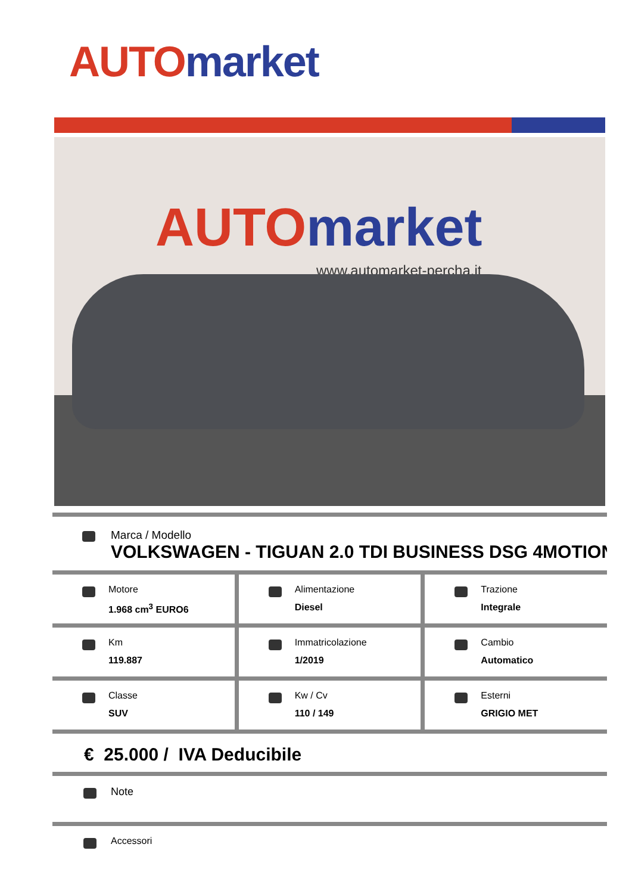AUTO market
AUTO market
www.automarket-percha.it
Marca / Modello
VOLKSWAGEN - TIGUAN 2.0 TDI BUSINESS DSG 4MOTION
Motore
1.968 cm<sup>3</sup> EURO6
Alimentazione
Diesel
Trazione
Integrale
Km
119.887
Immatricolazione
1/2019
Cambio
Automatico
Classe
SUV
Kw / Cv
110 / 149
Esterni
GRIGIO MET
€ 25.000 / IVA Deducibile
Note
Accessori